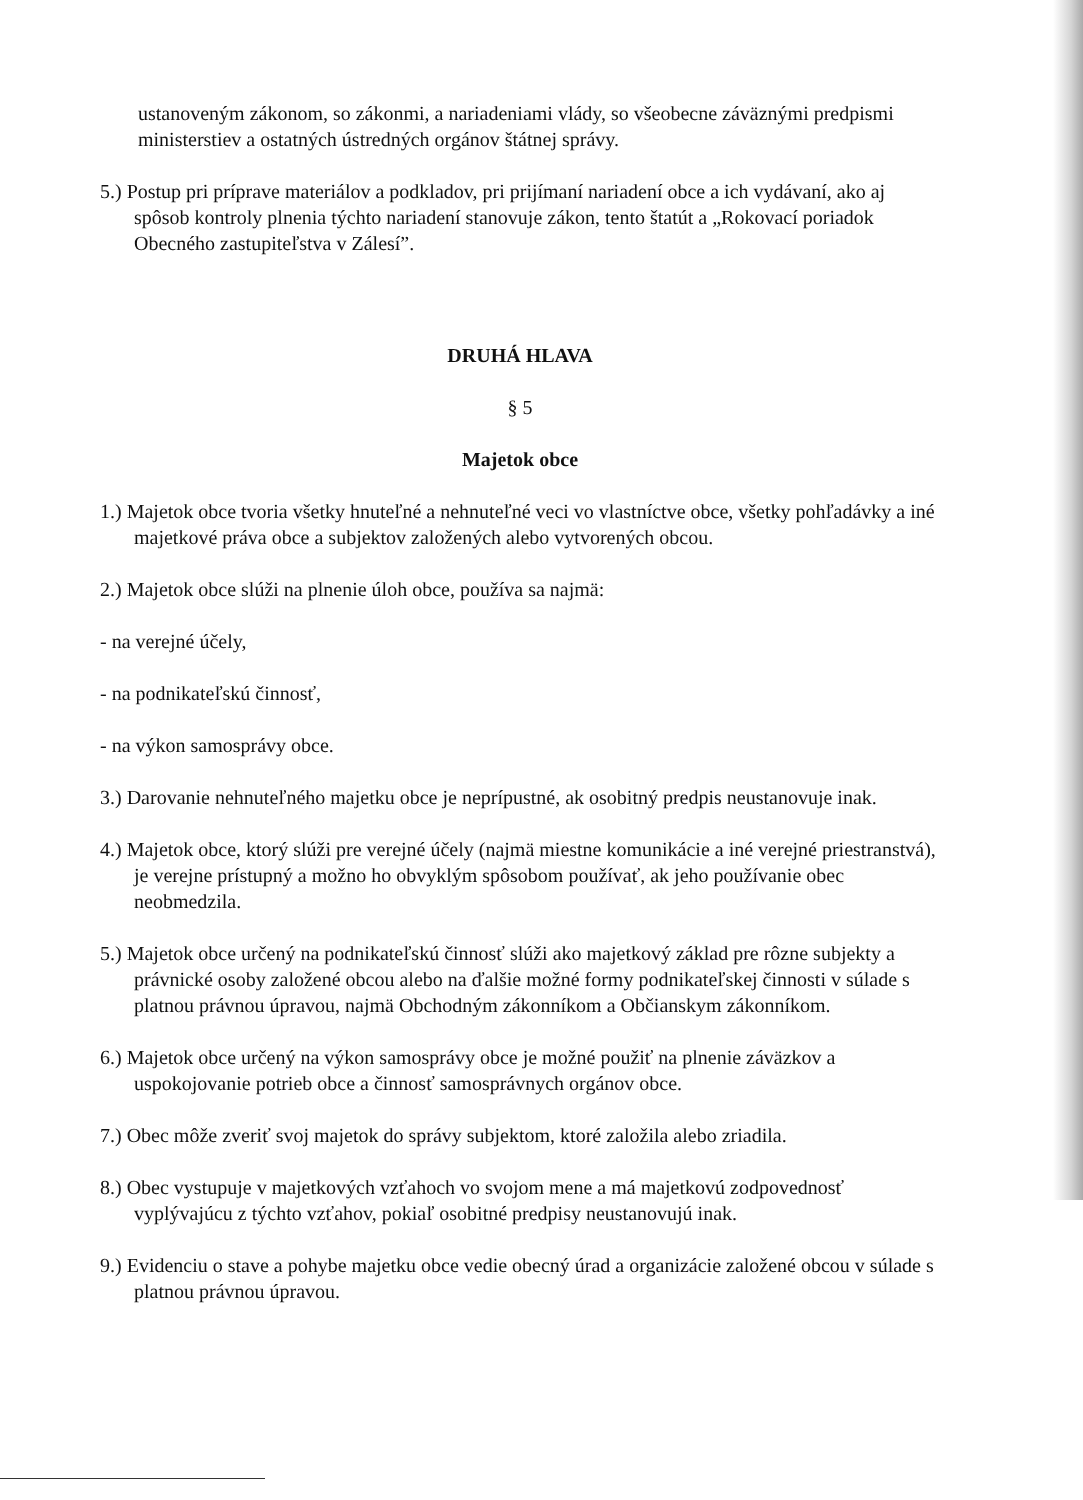ustanoveným zákonom, so zákonmi, a nariadeniami vlády, so všeobecne záväznými predpismi ministerstiev a ostatných ústredných orgánov štátnej správy.
5.) Postup pri príprave materiálov a podkladov, pri prijímaní nariadení obce a ich vydávaní, ako aj spôsob kontroly plnenia týchto nariadení stanovuje zákon, tento štatút a „Rokovací poriadok Obecného zastupiteľstva v Zálesí”.
DRUHÁ HLAVA
§ 5
Majetok obce
1.) Majetok obce tvoria všetky hnuteľné a nehnuteľné veci vo vlastníctve obce, všetky pohľadávky a iné majetkové práva obce a subjektov založených alebo vytvorených obcou.
2.) Majetok obce slúži na plnenie úloh obce, používa sa najmä:
- na verejné účely,
- na podnikateľskú činnosť,
- na výkon samosprávy obce.
3.) Darovanie nehnuteľného majetku obce je neprípustné, ak osobitný predpis neustanovuje inak.
4.) Majetok obce, ktorý slúži pre verejné účely (najmä miestne komunikácie a iné verejné priestranstvá), je verejne prístupný a možno ho obvyklým spôsobom používať, ak jeho používanie obec neobmedzila.
5.) Majetok obce určený na podnikateľskú činnosť slúži ako majetkový základ pre rôzne subjekty a právnické osoby založené obcou alebo na ďalšie možné formy podnikateľskej činnosti v súlade s platnou právnou úpravou, najmä Obchodným zákonníkom a Občianskym zákonníkom.
6.) Majetok obce určený na výkon samosprávy obce je možné použiť na plnenie záväzkov a uspokojovanie potrieb obce a činnosť samosprávnych orgánov obce.
7.) Obec môže zveriť svoj majetok do správy subjektom, ktoré založila alebo zriadila.
8.) Obec vystupuje v majetkových vzťahoch vo svojom mene a má majetkovú zodpovednosť vyplývajúcu z týchto vzťahov, pokiaľ osobitné predpisy neustanovujú inak.
9.) Evidenciu o stave a pohybe majetku obce vedie obecný úrad a organizácie založené obcou v súlade s platnou právnou úpravou.